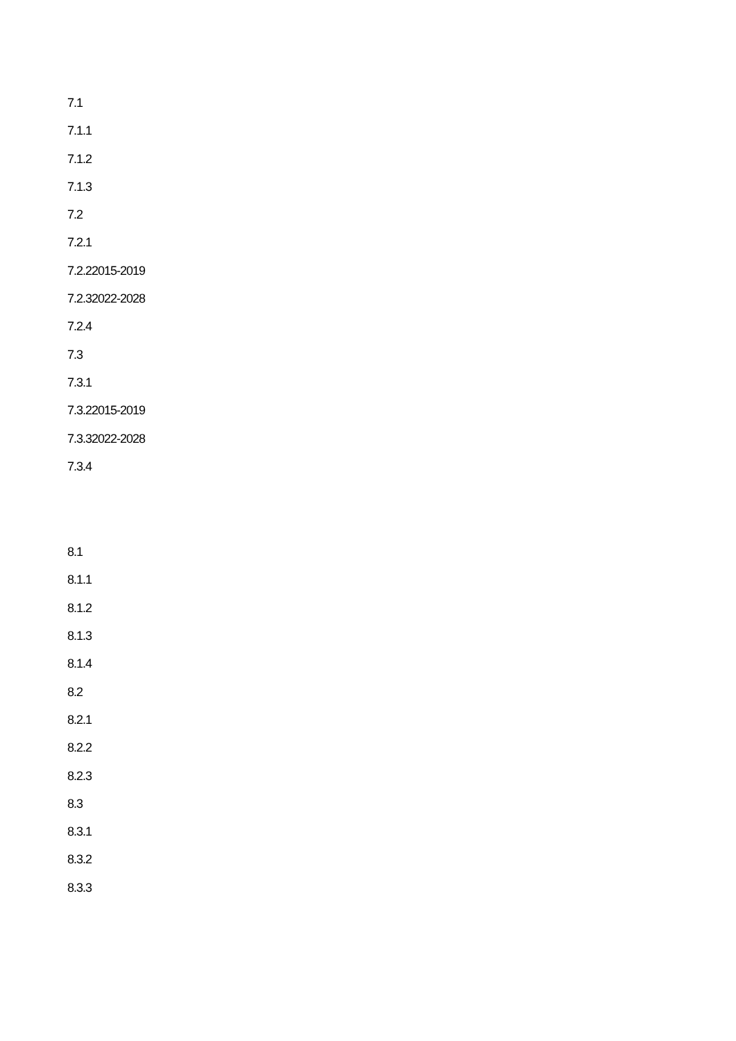7.1
7.1.1
7.1.2
7.1.3
7.2
7.2.1
7.2.22015-2019
7.2.32022-2028
7.2.4
7.3
7.3.1
7.3.22015-2019
7.3.32022-2028
7.3.4
8.1
8.1.1
8.1.2
8.1.3
8.1.4
8.2
8.2.1
8.2.2
8.2.3
8.3
8.3.1
8.3.2
8.3.3